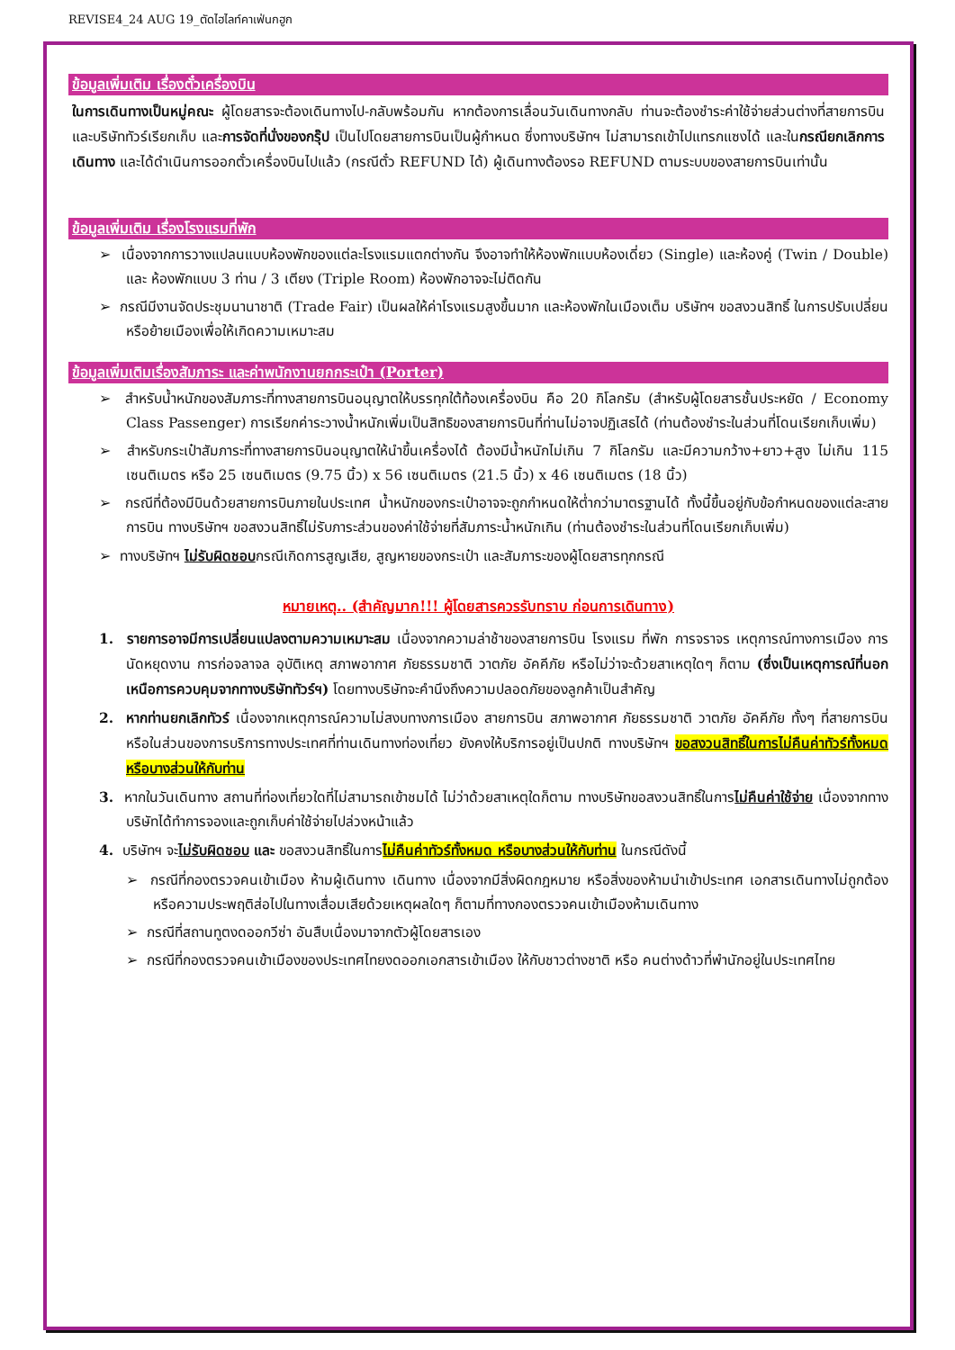REVISE4_24 AUG 19_ตัดไฮไลท์คาเฟ่นกฮูก
ข้อมูลเพิ่มเติม เรื่องตั๋วเครื่องบิน
ในการเดินทางเป็นหมู่คณะ ผู้โดยสารจะต้องเดินทางไป-กลับพร้อมกัน หากต้องการเลื่อนวันเดินทางกลับ ท่านจะต้องชำระค่าใช้จ่ายส่วนต่างที่สายการบิน และบริษัททัวร์เรียกเก็บ และการจัดที่นั่งของกรุ๊ป เป็นไปโดยสายการบินเป็นผู้กำหนด ซึ่งทางบริษัทฯ ไม่สามารถเข้าไปแทรกแซงได้ และในกรณียกเลิกการเดินทาง และได้ดำเนินการออกตั๋วเครื่องบินไปแล้ว (กรณีตั๋ว REFUND ได้) ผู้เดินทางต้องรอ REFUND ตามระบบของสายการบินเท่านั้น
ข้อมูลเพิ่มเติม เรื่องโรงแรมที่พัก
➢ เนื่องจากการวางแปลนแบบห้องพักของแต่ละโรงแรมแตกต่างกัน จึงอาจทำให้ห้องพักแบบห้องเดี่ยว (Single) และห้องคู่ (Twin / Double) และ ห้องพักแบบ 3 ท่าน / 3 เตียง (Triple Room) ห้องพักอาจจะไม่ติดกัน
➢ กรณีมีงานจัดประชุมนานาชาติ (Trade Fair) เป็นผลให้ค่าโรงแรมสูงขึ้นมาก และห้องพักในเมืองเต็ม บริษัทฯ ขอสงวนสิทธิ์ ในการปรับเปลี่ยน หรือย้ายเมืองเพื่อให้เกิดความเหมาะสม
ข้อมูลเพิ่มเติมเรื่องสัมภาระ และค่าพนักงานยกกระเป๋า (Porter)
➢ สำหรับน้ำหนักของสัมภาระที่ทางสายการบินอนุญาตให้บรรทุกใต้ท้องเครื่องบิน คือ 20 กิโลกรัม (สำหรับผู้โดยสารชั้นประหยัด / Economy Class Passenger) การเรียกค่าระวางน้ำหนักเพิ่มเป็นสิทธิของสายการบินที่ท่านไม่อาจปฏิเสธได้ (ท่านต้องชำระในส่วนที่โดนเรียกเก็บเพิ่ม)
➢ สำหรับกระเป๋าสัมภาระที่ทางสายการบินอนุญาตให้นำขึ้นเครื่องได้ ต้องมีน้ำหนักไม่เกิน 7 กิโลกรัม และมีความกว้าง+ยาว+สูง ไม่เกิน 115 เซนติเมตร หรือ 25 เซนติเมตร (9.75 นิ้ว) x 56 เซนติเมตร (21.5 นิ้ว) x 46 เซนติเมตร (18 นิ้ว)
➢ กรณีที่ต้องมีบินด้วยสายการบินภายในประเทศ น้ำหนักของกระเป๋าอาจจะถูกกำหนดให้ต่ำกว่ามาตรฐานได้ ทั้งนี้ขึ้นอยู่กับข้อกำหนดของแต่ละสายการบิน ทางบริษัทฯ ขอสงวนสิทธิ์ไม่รับภาระส่วนของค่าใช้จ่ายที่สัมภาระน้ำหนักเกิน (ท่านต้องชำระในส่วนที่โดนเรียกเก็บเพิ่ม)
➢ ทางบริษัทฯ ไม่รับผิดชอบกรณีเกิดการสูญเสีย, สูญหายของกระเป๋า และสัมภาระของผู้โดยสารทุกกรณี
หมายเหตุ.. (สำคัญมาก!!! ผู้โดยสารควรรับทราบ ก่อนการเดินทาง)
1. รายการอาจมีการเปลี่ยนแปลงตามความเหมาะสม เนื่องจากความล่าช้าของสายการบิน โรงแรม ที่พัก การจราจร เหตุการณ์ทางการเมือง การนัดหยุดงาน การก่อจลาจล อุบัติเหตุ สภาพอากาศ ภัยธรรมชาติ วาตภัย อัคคีภัย หรือไม่ว่าจะด้วยสาเหตุใดๆ ก็ตาม (ซึ่งเป็นเหตุการณ์ที่นอกเหนือการควบคุมจากทางบริษัททัวร์ฯ) โดยทางบริษัทจะคำนึงถึงความปลอดภัยของลูกค้าเป็นสำคัญ
2. หากท่านยกเลิกทัวร์ เนื่องจากเหตุการณ์ความไม่สงบทางการเมือง สายการบิน สภาพอากาศ ภัยธรรมชาติ วาตภัย อัคคีภัย ทั้งๆ ที่สายการบิน หรือในส่วนของการบริการทางประเทศที่ท่านเดินทางท่องเที่ยว ยังคงให้บริการอยู่เป็นปกติ ทางบริษัทฯ ขอสงวนสิทธิ์ในการไม่คืนค่าทัวร์ทั้งหมด หรือบางส่วนให้กับท่าน
3. หากในวันเดินทาง สถานที่ท่องเที่ยวใดที่ไม่สามารถเข้าชมได้ ไม่ว่าด้วยสาเหตุใดก็ตาม ทางบริษัทขอสงวนสิทธิ์ในการไม่คืนค่าใช้จ่าย เนื่องจากทางบริษัทได้ทำการจองและถูกเก็บค่าใช้จ่ายไปล่วงหน้าแล้ว
4. บริษัทฯ จะไม่รับผิดชอบ และ ขอสงวนสิทธิ์ในการไม่คืนค่าทัวร์ทั้งหมด หรือบางส่วนให้กับท่าน ในกรณีดังนี้
➢ กรณีที่กองตรวจคนเข้าเมือง ห้ามผู้เดินทาง เดินทาง เนื่องจากมีสิ่งผิดกฎหมาย หรือสิ่งของห้ามนำเข้าประเทศ เอกสารเดินทางไม่ถูกต้อง หรือความประพฤติส่อไปในทางเสื่อมเสียด้วยเหตุผลใดๆ ก็ตามที่ทางกองตรวจคนเข้าเมืองห้ามเดินทาง
➢ กรณีที่สถานทูตงดออกวีซ่า อันสืบเนื่องมาจากตัวผู้โดยสารเอง
➢ กรณีที่กองตรวจคนเข้าเมืองของประเทศไทยงดออกเอกสารเข้าเมือง ให้กับชาวต่างชาติ หรือ คนต่างด้าวที่พำนักอยู่ในประเทศไทย